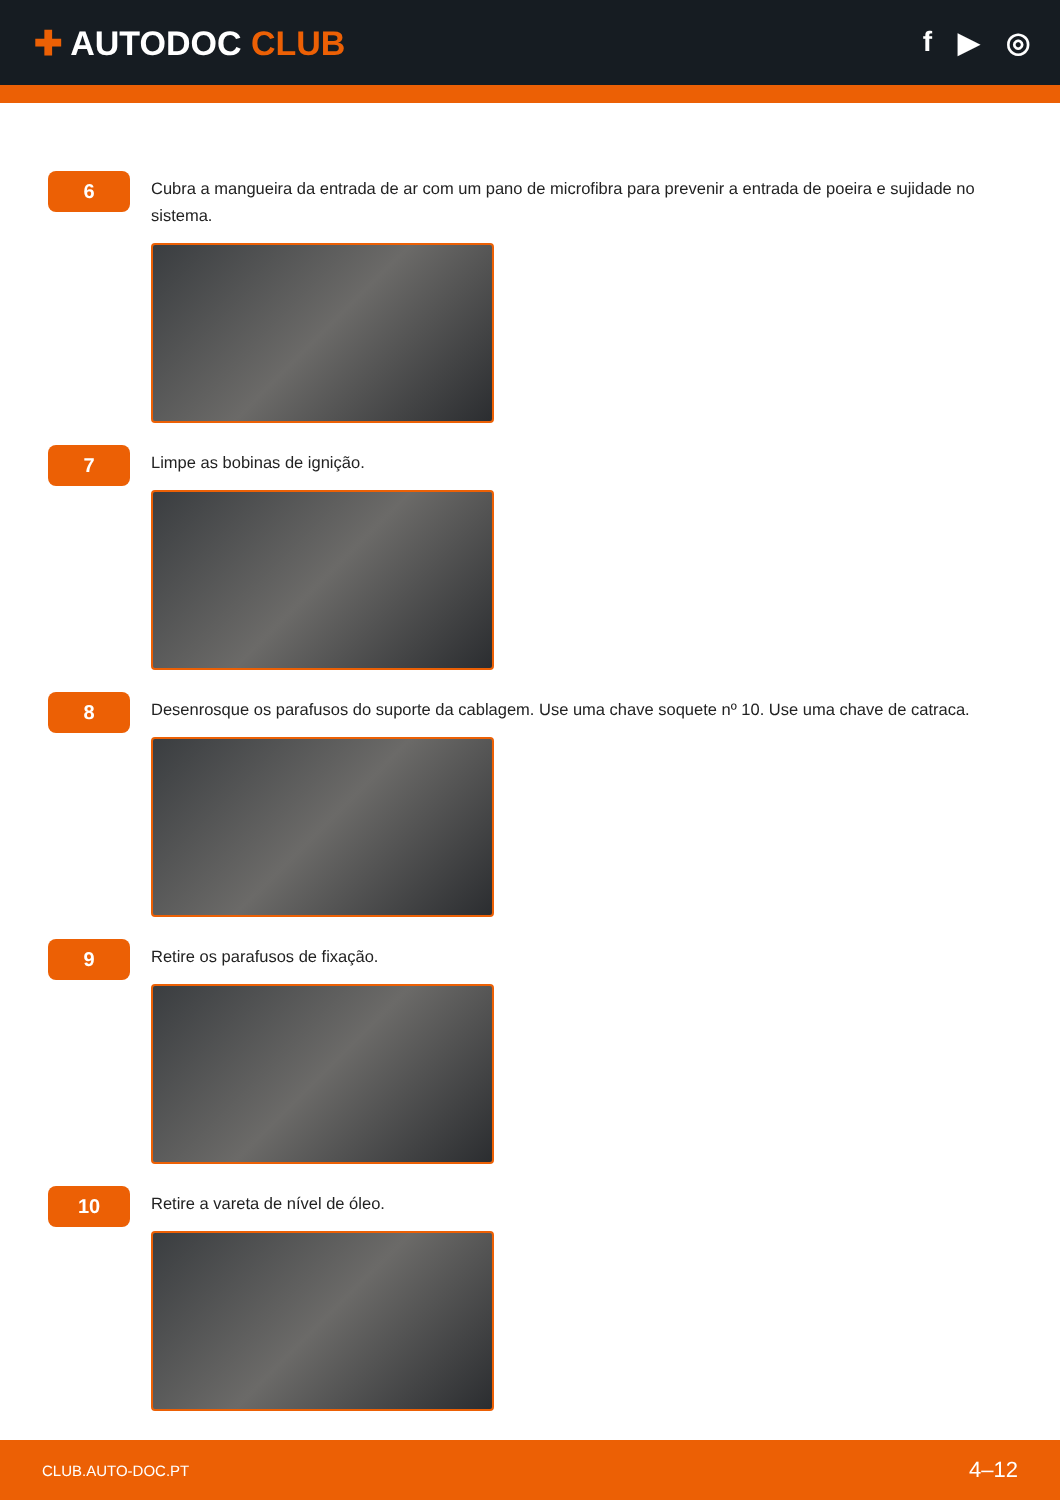✚ AUTODOC CLUB
f ▶ ◎
6
Cubra a mangueira da entrada de ar com um pano de microfibra para prevenir a entrada de poeira e sujidade no sistema.
7
Limpe as bobinas de ignição.
8
Desenrosque os parafusos do suporte da cablagem. Use uma chave soquete nº 10. Use uma chave de catraca.
9
Retire os parafusos de fixação.
10
Retire a vareta de nível de óleo.
CLUB.AUTO-DOC.PT 4–12